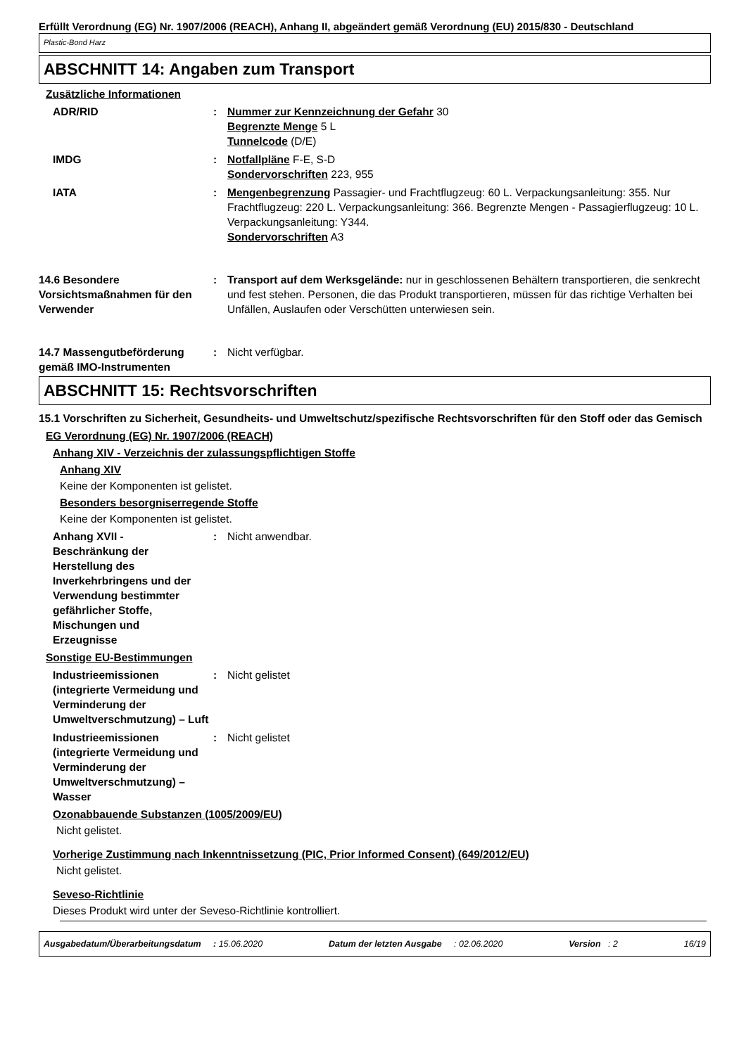Erfüllt Verordnung (EG) Nr. 1907/2006 (REACH), Anhang II, abgeändert gemäß Verordnung (EU) 2015/830 - Deutschland
Plastic-Bond Harz
ABSCHNITT 14: Angaben zum Transport
Zusätzliche Informationen
ADR/RID : Nummer zur Kennzeichnung der Gefahr 30
Begrenzte Menge 5 L
Tunnelcode (D/E)
IMDG : Notfallpläne F-E, S-D
Sondervorschriften 223, 955
IATA : Mengenbegrenzung Passagier- und Frachtflugzeug: 60 L. Verpackungsanleitung: 355. Nur Frachtflugzeug: 220 L. Verpackungsanleitung: 366. Begrenzte Mengen - Passagierflugzeug: 10 L. Verpackungsanleitung: Y344.
Sondervorschriften A3
14.6 Besondere Vorsichtsmaßnahmen für den Verwender
: Transport auf dem Werksgelände: nur in geschlossenen Behältern transportieren, die senkrecht und fest stehen. Personen, die das Produkt transportieren, müssen für das richtige Verhalten bei Unfällen, Auslaufen oder Verschütten unterwiesen sein.
14.7 Massengutbeförderung gemäß IMO-Instrumenten
: Nicht verfügbar.
ABSCHNITT 15: Rechtsvorschriften
15.1 Vorschriften zu Sicherheit, Gesundheits- und Umweltschutz/spezifische Rechtsvorschriften für den Stoff oder das Gemisch
EG Verordnung (EG) Nr. 1907/2006 (REACH)
Anhang XIV - Verzeichnis der zulassungspflichtigen Stoffe
Anhang XIV
Keine der Komponenten ist gelistet.
Besonders besorgniserregende Stoffe
Keine der Komponenten ist gelistet.
Anhang XVII - Beschränkung der Herstellung des Inverkehrbringens und der Verwendung bestimmter gefährlicher Stoffe, Mischungen und Erzeugnisse
: Nicht anwendbar.
Sonstige EU-Bestimmungen
Industrieemissionen (integrierte Vermeidung und Verminderung der Umweltverschmutzung) – Luft
: Nicht gelistet
Industrieemissionen (integrierte Vermeidung und Verminderung der Umweltverschmutzung) – Wasser
: Nicht gelistet
Ozonabbauende Substanzen (1005/2009/EU)
Nicht gelistet.
Vorherige Zustimmung nach Inkenntnissetzung (PIC, Prior Informed Consent) (649/2012/EU)
Nicht gelistet.
Seveso-Richtlinie
Dieses Produkt wird unter der Seveso-Richtlinie kontrolliert.
Ausgabedatum/Überarbeitungsdatum : 15.06.2020 Datum der letzten Ausgabe : 02.06.2020 Version : 2 16/19